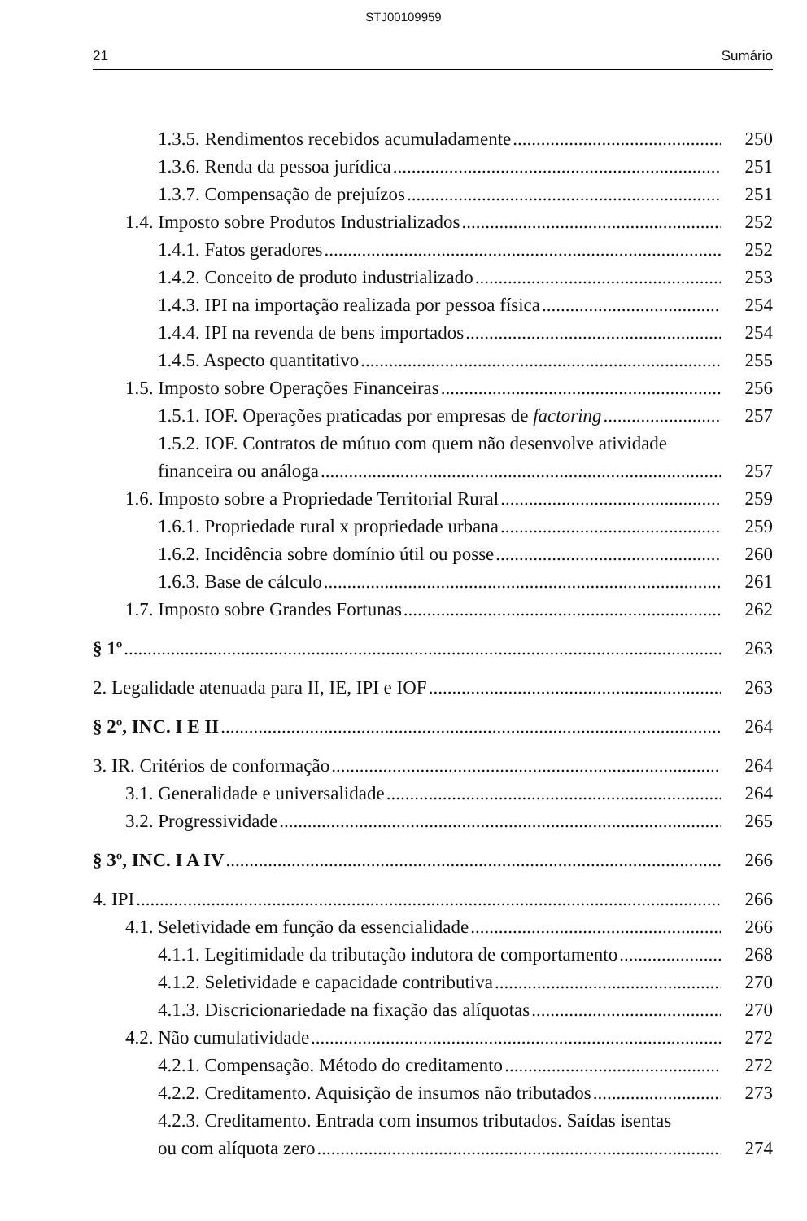STJ00109959
21 Sumário
1.3.5. Rendimentos recebidos acumuladamente 250
1.3.6. Renda da pessoa jurídica 251
1.3.7. Compensação de prejuízos 251
1.4. Imposto sobre Produtos Industrializados 252
1.4.1. Fatos geradores 252
1.4.2. Conceito de produto industrializado 253
1.4.3. IPI na importação realizada por pessoa física 254
1.4.4. IPI na revenda de bens importados 254
1.4.5. Aspecto quantitativo 255
1.5. Imposto sobre Operações Financeiras 256
1.5.1. IOF. Operações praticadas por empresas de factoring 257
1.5.2. IOF. Contratos de mútuo com quem não desenvolve atividade
financeira ou análoga 257
1.6. Imposto sobre a Propriedade Territorial Rural 259
1.6.1. Propriedade rural x propriedade urbana 259
1.6.2. Incidência sobre domínio útil ou posse 260
1.6.3. Base de cálculo 261
1.7. Imposto sobre Grandes Fortunas 262
§ 1º 263
2. Legalidade atenuada para II, IE, IPI e IOF 263
§ 2º, INC. I E II 264
3. IR. Critérios de conformação 264
3.1. Generalidade e universalidade 264
3.2. Progressividade 265
§ 3º, INC. I A IV 266
4. IPI 266
4.1. Seletividade em função da essencialidade 266
4.1.1. Legitimidade da tributação indutora de comportamento 268
4.1.2. Seletividade e capacidade contributiva 270
4.1.3. Discricionariedade na fixação das alíquotas 270
4.2. Não cumulatividade 272
4.2.1. Compensação. Método do creditamento 272
4.2.2. Creditamento. Aquisição de insumos não tributados 273
4.2.3. Creditamento. Entrada com insumos tributados. Saídas isentas
ou com alíquota zero 274